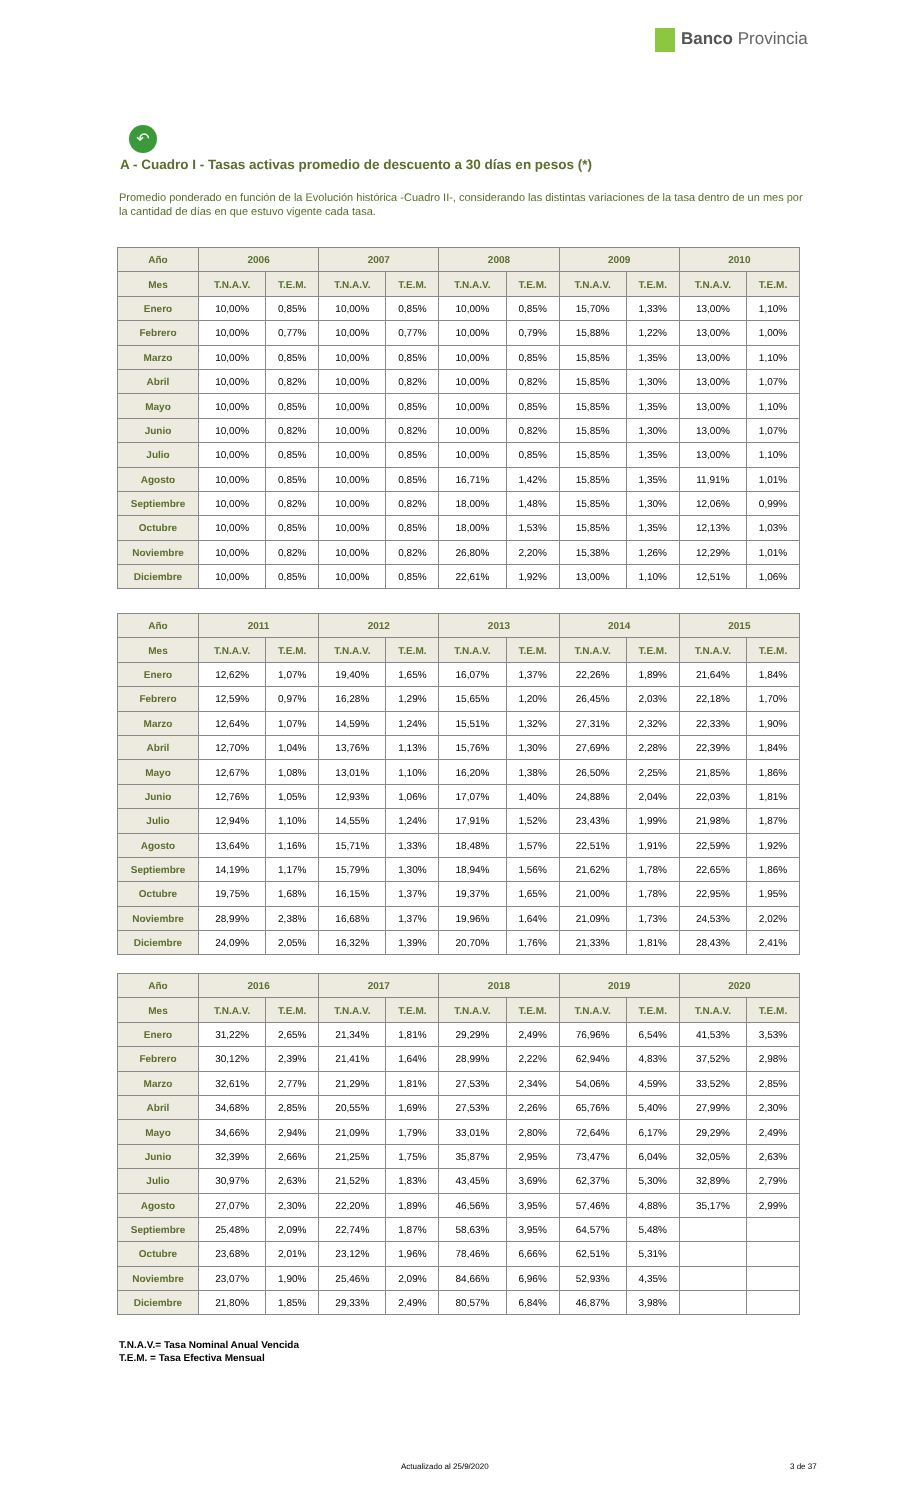Banco Provincia
↶
A - Cuadro I - Tasas activas promedio de descuento a 30 días en pesos (*)
Promedio ponderado en función de la Evolución histórica -Cuadro II-, considerando las distintas variaciones de la tasa dentro de un mes por la cantidad de días en que estuvo vigente cada tasa.
| Año | 2006 | | 2007 | | 2008 | | 2009 | | 2010 | |
| --- | --- | --- | --- | --- | --- | --- | --- | --- | --- | --- |
| Mes | T.N.A.V. | T.E.M. | T.N.A.V. | T.E.M. | T.N.A.V. | T.E.M. | T.N.A.V. | T.E.M. | T.N.A.V. | T.E.M. |
| Enero | 10,00% | 0,85% | 10,00% | 0,85% | 10,00% | 0,85% | 15,70% | 1,33% | 13,00% | 1,10% |
| Febrero | 10,00% | 0,77% | 10,00% | 0,77% | 10,00% | 0,79% | 15,88% | 1,22% | 13,00% | 1,00% |
| Marzo | 10,00% | 0,85% | 10,00% | 0,85% | 10,00% | 0,85% | 15,85% | 1,35% | 13,00% | 1,10% |
| Abril | 10,00% | 0,82% | 10,00% | 0,82% | 10,00% | 0,82% | 15,85% | 1,30% | 13,00% | 1,07% |
| Mayo | 10,00% | 0,85% | 10,00% | 0,85% | 10,00% | 0,85% | 15,85% | 1,35% | 13,00% | 1,10% |
| Junio | 10,00% | 0,82% | 10,00% | 0,82% | 10,00% | 0,82% | 15,85% | 1,30% | 13,00% | 1,07% |
| Julio | 10,00% | 0,85% | 10,00% | 0,85% | 10,00% | 0,85% | 15,85% | 1,35% | 13,00% | 1,10% |
| Agosto | 10,00% | 0,85% | 10,00% | 0,85% | 16,71% | 1,42% | 15,85% | 1,35% | 11,91% | 1,01% |
| Septiembre | 10,00% | 0,82% | 10,00% | 0,82% | 18,00% | 1,48% | 15,85% | 1,30% | 12,06% | 0,99% |
| Octubre | 10,00% | 0,85% | 10,00% | 0,85% | 18,00% | 1,53% | 15,85% | 1,35% | 12,13% | 1,03% |
| Noviembre | 10,00% | 0,82% | 10,00% | 0,82% | 26,80% | 2,20% | 15,38% | 1,26% | 12,29% | 1,01% |
| Diciembre | 10,00% | 0,85% | 10,00% | 0,85% | 22,61% | 1,92% | 13,00% | 1,10% | 12,51% | 1,06% |
| Año | 2011 | | 2012 | | 2013 | | 2014 | | 2015 | |
| --- | --- | --- | --- | --- | --- | --- | --- | --- | --- | --- |
| Mes | T.N.A.V. | T.E.M. | T.N.A.V. | T.E.M. | T.N.A.V. | T.E.M. | T.N.A.V. | T.E.M. | T.N.A.V. | T.E.M. |
| Enero | 12,62% | 1,07% | 19,40% | 1,65% | 16,07% | 1,37% | 22,26% | 1,89% | 21,64% | 1,84% |
| Febrero | 12,59% | 0,97% | 16,28% | 1,29% | 15,65% | 1,20% | 26,45% | 2,03% | 22,18% | 1,70% |
| Marzo | 12,64% | 1,07% | 14,59% | 1,24% | 15,51% | 1,32% | 27,31% | 2,32% | 22,33% | 1,90% |
| Abril | 12,70% | 1,04% | 13,76% | 1,13% | 15,76% | 1,30% | 27,69% | 2,28% | 22,39% | 1,84% |
| Mayo | 12,67% | 1,08% | 13,01% | 1,10% | 16,20% | 1,38% | 26,50% | 2,25% | 21,85% | 1,86% |
| Junio | 12,76% | 1,05% | 12,93% | 1,06% | 17,07% | 1,40% | 24,88% | 2,04% | 22,03% | 1,81% |
| Julio | 12,94% | 1,10% | 14,55% | 1,24% | 17,91% | 1,52% | 23,43% | 1,99% | 21,98% | 1,87% |
| Agosto | 13,64% | 1,16% | 15,71% | 1,33% | 18,48% | 1,57% | 22,51% | 1,91% | 22,59% | 1,92% |
| Septiembre | 14,19% | 1,17% | 15,79% | 1,30% | 18,94% | 1,56% | 21,62% | 1,78% | 22,65% | 1,86% |
| Octubre | 19,75% | 1,68% | 16,15% | 1,37% | 19,37% | 1,65% | 21,00% | 1,78% | 22,95% | 1,95% |
| Noviembre | 28,99% | 2,38% | 16,68% | 1,37% | 19,96% | 1,64% | 21,09% | 1,73% | 24,53% | 2,02% |
| Diciembre | 24,09% | 2,05% | 16,32% | 1,39% | 20,70% | 1,76% | 21,33% | 1,81% | 28,43% | 2,41% |
| Año | 2016 | | 2017 | | 2018 | | 2019 | | 2020 | |
| --- | --- | --- | --- | --- | --- | --- | --- | --- | --- | --- |
| Mes | T.N.A.V. | T.E.M. | T.N.A.V. | T.E.M. | T.N.A.V. | T.E.M. | T.N.A.V. | T.E.M. | T.N.A.V. | T.E.M. |
| Enero | 31,22% | 2,65% | 21,34% | 1,81% | 29,29% | 2,49% | 76,96% | 6,54% | 41,53% | 3,53% |
| Febrero | 30,12% | 2,39% | 21,41% | 1,64% | 28,99% | 2,22% | 62,94% | 4,83% | 37,52% | 2,98% |
| Marzo | 32,61% | 2,77% | 21,29% | 1,81% | 27,53% | 2,34% | 54,06% | 4,59% | 33,52% | 2,85% |
| Abril | 34,68% | 2,85% | 20,55% | 1,69% | 27,53% | 2,26% | 65,76% | 5,40% | 27,99% | 2,30% |
| Mayo | 34,66% | 2,94% | 21,09% | 1,79% | 33,01% | 2,80% | 72,64% | 6,17% | 29,29% | 2,49% |
| Junio | 32,39% | 2,66% | 21,25% | 1,75% | 35,87% | 2,95% | 73,47% | 6,04% | 32,05% | 2,63% |
| Julio | 30,97% | 2,63% | 21,52% | 1,83% | 43,45% | 3,69% | 62,37% | 5,30% | 32,89% | 2,79% |
| Agosto | 27,07% | 2,30% | 22,20% | 1,89% | 46,56% | 3,95% | 57,46% | 4,88% | 35,17% | 2,99% |
| Septiembre | 25,48% | 2,09% | 22,74% | 1,87% | 58,63% | 3,95% | 64,57% | 5,48% | | |
| Octubre | 23,68% | 2,01% | 23,12% | 1,96% | 78,46% | 6,66% | 62,51% | 5,31% | | |
| Noviembre | 23,07% | 1,90% | 25,46% | 2,09% | 84,66% | 6,96% | 52,93% | 4,35% | | |
| Diciembre | 21,80% | 1,85% | 29,33% | 2,49% | 80,57% | 6,84% | 46,87% | 3,98% | | |
T.N.A.V.= Tasa Nominal Anual Vencida
T.E.M. = Tasa Efectiva Mensual
Actualizado al 25/9/2020 3 de 37